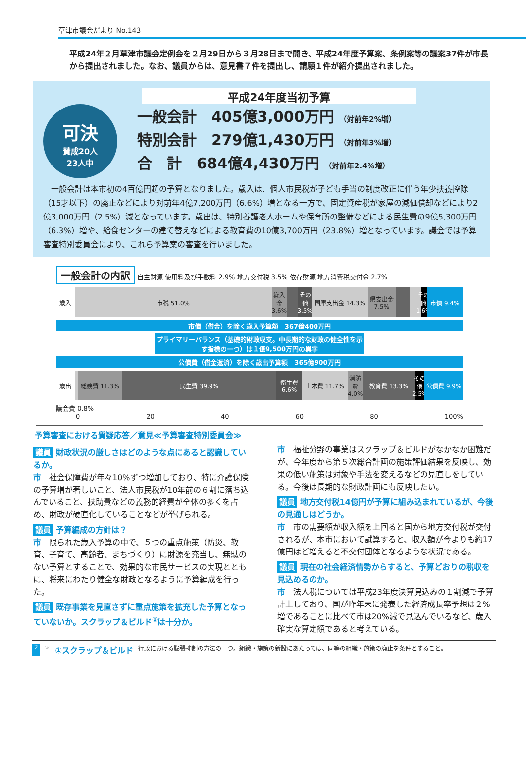草津市議会だより No.143
平成24年２月草津市議会定例会を２月29日から３月28日まで開き、平成24年度予算案、条例案等の議案37件が市長から提出されました。なお、議員からは、意見書７件を提出し、請願１件が紹介提出されました。
平成24年度当初予算
可決
賛成20人
23人中
一般会計　405億3,000万円 （対前年2%増）
特別会計　279億1,430万円 （対前年3%増）
合　計　684億4,430万円 （対前年2.4%増）
一般会計は本市初の4百億円超の予算となりました。歳入は、個人市民税が子ども手当の制度改正に伴う年少扶養控除（15才以下）の廃止などにより対前年4億7,200万円（6.6%）増となる一方で、固定資産税が家屋の減価償却などにより2億3,000万円（2.5%）減となっています。歳出は、特別養護老人ホームや保育所の整備などによる民生費の9億5,300万円（6.3%）増や、給食センターの建て替えなどによる教育費の10億3,700万円（23.8%）増となっています。議会では予算審査特別委員会により、これら予算案の審査を行いました。
一般会計の内訳
自主財源 使用料及び手数料 2.9% 地方交付税 3.5% 依存財源 地方消費税交付金 2.7%
歳入 市税 51.0% 繰入金 3.6% その他 3.5% 国庫支出金 14.3% 県支出金 7.5% その他 1.6% 市債 9.4%
市債（借金）を除く歳入予算額　367億400万円
プライマリーバランス（基礎的財政収支。中長期的な財政の健全性を示す指標の一つ）は１億9,500万円の黒字
公債費（借金返済）を除く歳出予算額　365億900万円
歳出 総務費 11.3% 民生費 39.9% 衛生費 6.6% 土木費 11.7% 消防費 4.0% 教育費 13.3% その他 2.5% 公債費 9.9%
議会費 0.8%
0 20 40 60 80 100%
予算審査における質疑応答／意見≪予算審査特別委員会≫
議員 財政状況の厳しさはどのような点にあると認識しているか。
市　社会保障費が年々10%ずつ増加しており、特に介護保険の予算増が著しいこと、法人市民税が10年前の６割に落ち込んでいること、扶助費などの義務的経費が全体の多くを占め、財政が硬直化していることなどが挙げられる。
議員 予算編成の方針は？
市　限られた歳入予算の中で、５つの重点施策（防災、教育、子育て、高齢者、まちづくり）に財源を充当し、無駄のない予算とすることで、効果的な市民サービスの実現とともに、将来にわたり健全な財政となるように予算編成を行った。
議員 既存事業を見直さずに重点施策を拡充した予算となっていないか。スクラップ＆ビルド<sup>①</sup>は十分か。
市　福祉分野の事業はスクラップ＆ビルドがなかなか困難だが、今年度から第５次総合計画の施策評価結果を反映し、効果の低い施策は対象や手法を変えるなどの見直しをしている。今後は長期的な財政計画にも反映したい。
議員 地方交付税14億円が予算に組み込まれているが、今後の見通しはどうか。
市　市の需要額が収入額を上回ると国から地方交付税が交付されるが、本市において試算すると、収入額が今よりも約17億円ほど増えると不交付団体となるような状況である。
議員 現在の社会経済情勢からすると、予算どおりの税収を見込めるのか。
市　法人税については平成23年度決算見込みの１割減で予算計上しており、国が昨年末に発表した経済成長率予想は２%増であることに比べて市は20%減で見込んでいるなど、歳入確実な算定額であると考えている。
2 ☞ ①スクラップ＆ビルド 行政における膨張抑制の方法の一つ。組織・施策の新設にあたっては、同等の組織・施策の廃止を条件とすること。